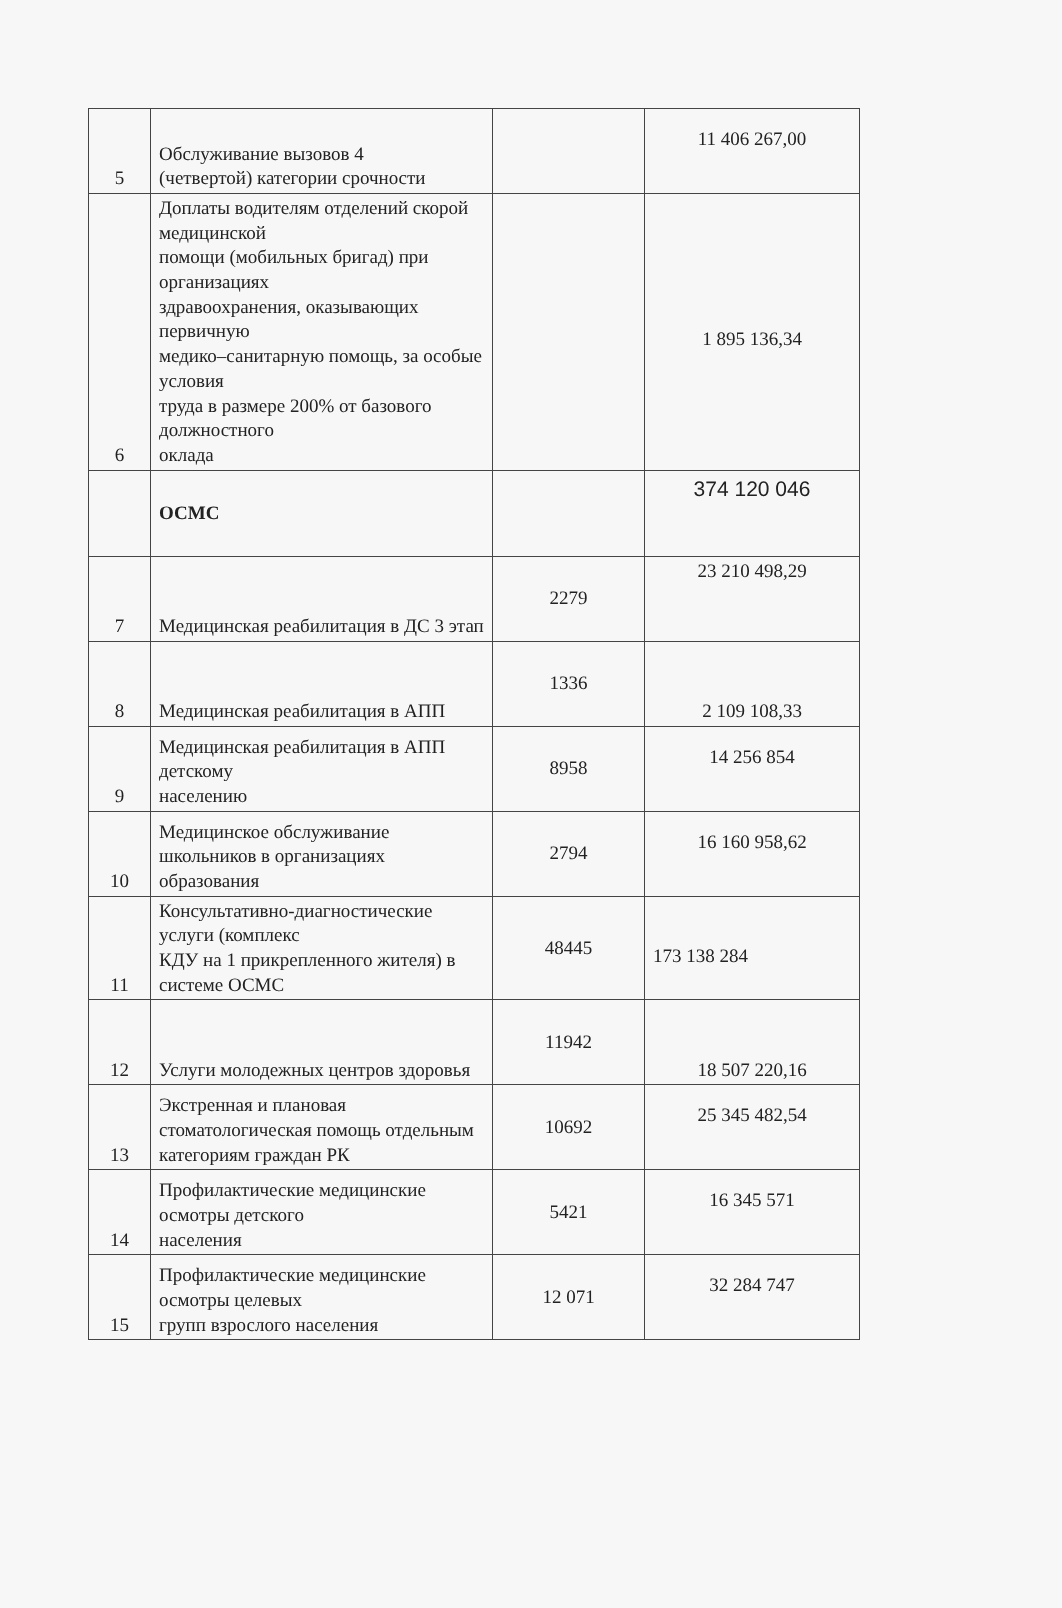| 5 | Обслуживание вызовов 4 (четвертой) категории срочности | | 11 406 267,00 |
| 6 | Доплаты водителям отделений скорой медицинской помощи (мобильных бригад) при организациях здравоохранения, оказывающих первичную медико–санитарную помощь, за особые условия труда в размере 200% от базового должностного оклада | | 1 895 136,34 |
| | ОСМС | | 374 120 046 |
| 7 | Медицинская реабилитация в ДС 3 этап | 2279 | 23 210 498,29 |
| 8 | Медицинская реабилитация в АПП | 1336 | 2 109 108,33 |
| 9 | Медицинская реабилитация в АПП детскому населению | 8958 | 14 256 854 |
| 10 | Медицинское обслуживание школьников в организациях образования | 2794 | 16 160 958,62 |
| 11 | Консультативно-диагностические услуги (комплекс КДУ на 1 прикрепленного жителя) в системе ОСМС | 48445 | 173 138 284 |
| 12 | Услуги молодежных центров здоровья | 11942 | 18 507 220,16 |
| 13 | Экстренная и плановая стоматологическая помощь отдельным категориям граждан РК | 10692 | 25 345 482,54 |
| 14 | Профилактические медицинские осмотры детского населения | 5421 | 16 345 571 |
| 15 | Профилактические медицинские осмотры целевых групп взрослого населения | 12 071 | 32 284 747 |